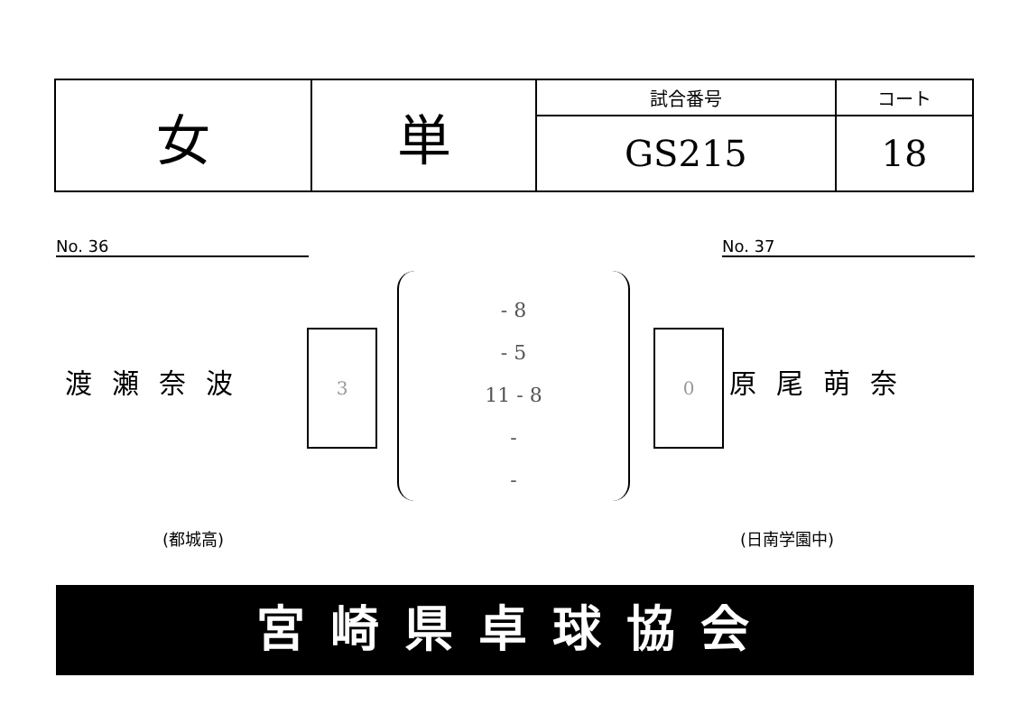| 女 | 単 | 試合番号 | コート |
| | | GS215 | 18 |
No. 36 No. 37
渡瀬奈波
3
- 8
- 5
11 - 8
-
-
0
原尾萌奈
(都城高) (日南学園中)
宮崎県卓球協会